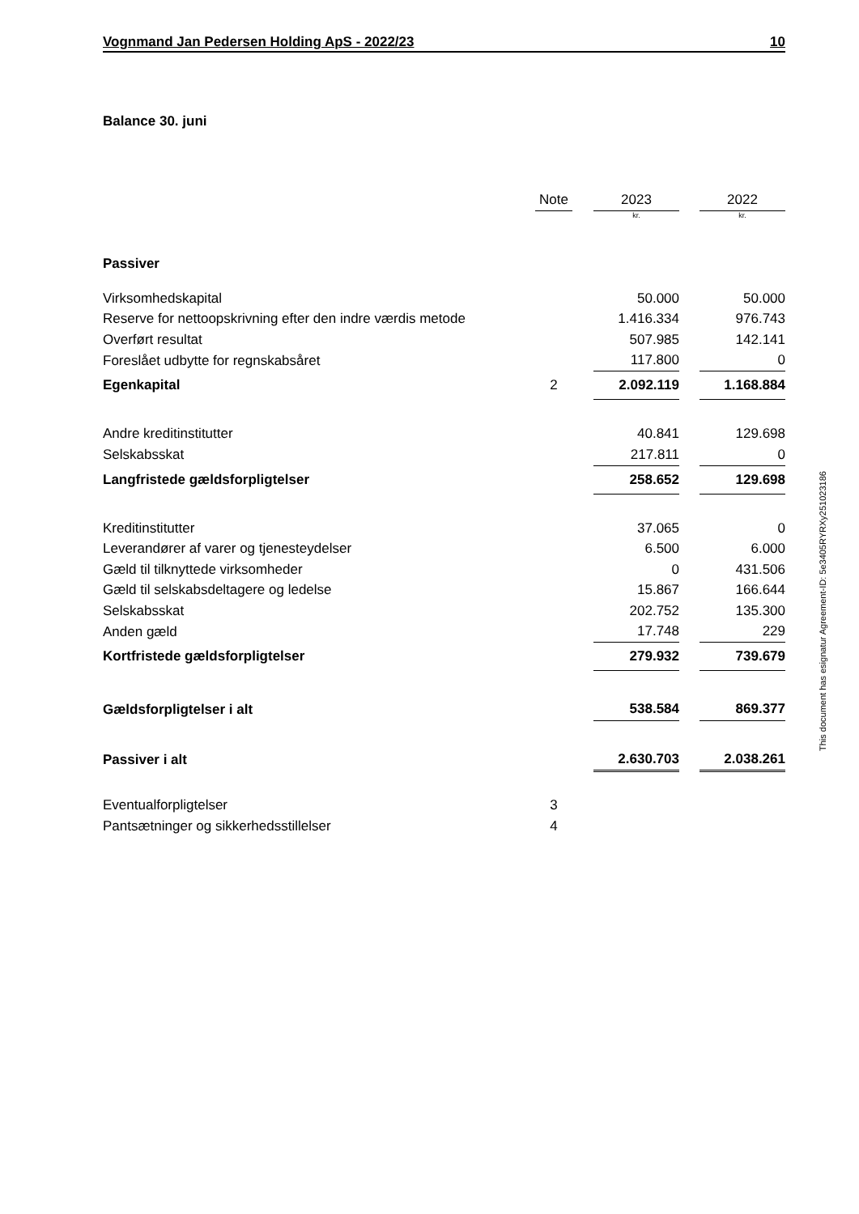Vognmand Jan Pedersen Holding ApS - 2022/23 10
Balance 30. juni
| | Note | | 2023 | | 2022 |
| --- | --- | --- | --- | --- | --- |
| | | | kr. | | kr. |
| Passiver | | | | | |
| Virksomhedskapital | | | 50.000 | | 50.000 |
| Reserve for nettoopskrivning efter den indre værdis metode | | | 1.416.334 | | 976.743 |
| Overført resultat | | | 507.985 | | 142.141 |
| Foreslået udbytte for regnskabsåret | | | 117.800 | | 0 |
| Egenkapital | 2 | | 2.092.119 | | 1.168.884 |
| Andre kreditinstitutter | | | 40.841 | | 129.698 |
| Selskabsskat | | | 217.811 | | 0 |
| Langfristede gældsforpligtelser | | | 258.652 | | 129.698 |
| Kreditinstitutter | | | 37.065 | | 0 |
| Leverandører af varer og tjenesteydelser | | | 6.500 | | 6.000 |
| Gæld til tilknyttede virksomheder | | | 0 | | 431.506 |
| Gæld til selskabsdeltagere og ledelse | | | 15.867 | | 166.644 |
| Selskabsskat | | | 202.752 | | 135.300 |
| Anden gæld | | | 17.748 | | 229 |
| Kortfristede gældsforpligtelser | | | 279.932 | | 739.679 |
| Gældsforpligtelser i alt | | | 538.584 | | 869.377 |
| Passiver i alt | | | 2.630.703 | | 2.038.261 |
| Eventualforpligtelser | 3 | | | | |
| Pantsætninger og sikkerhedsstillelser | 4 | | | | |
This document has esignatur Agreement-ID: 5e3405RYRXy251023186